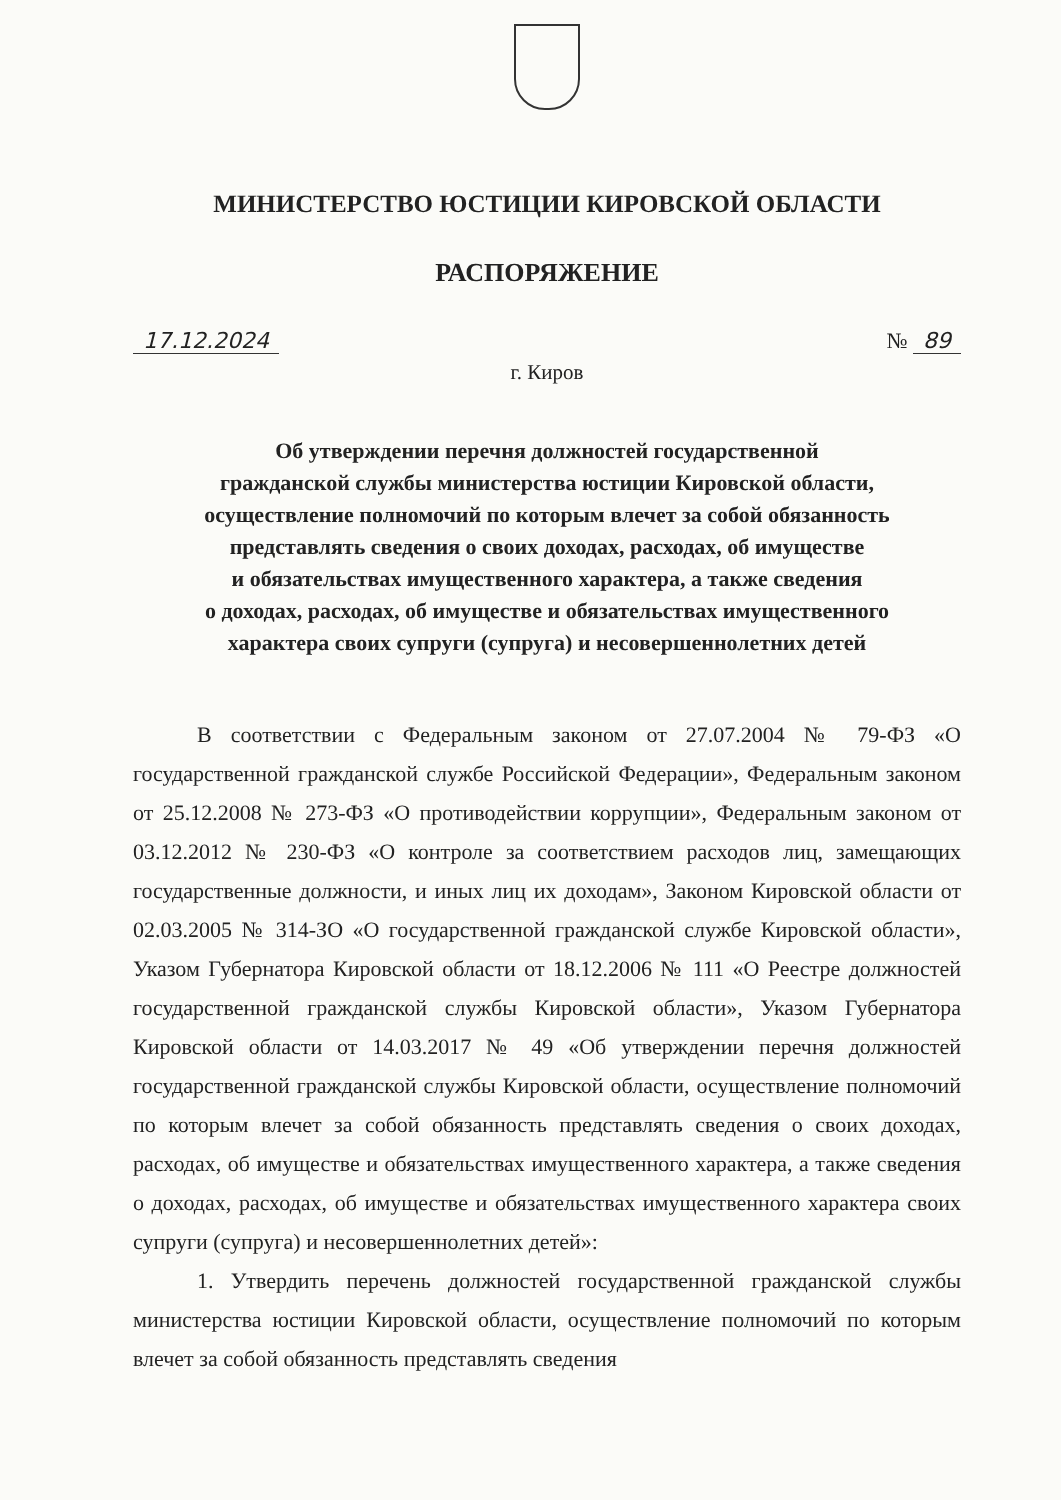МИНИСТЕРСТВО ЮСТИЦИИ КИРОВСКОЙ ОБЛАСТИ
РАСПОРЯЖЕНИЕ
17.12.2024 № 89
г. Киров
Об утверждении перечня должностей государственной
гражданской службы министерства юстиции Кировской области,
осуществление полномочий по которым влечет за собой обязанность
представлять сведения о своих доходах, расходах, об имуществе
и обязательствах имущественного характера, а также сведения
о доходах, расходах, об имуществе и обязательствах имущественного
характера своих супруги (супруга) и несовершеннолетних детей
В соответствии с Федеральным законом от 27.07.2004 № 79-ФЗ «О государственной гражданской службе Российской Федерации», Федеральным законом от 25.12.2008 № 273-ФЗ «О противодействии коррупции», Федеральным законом от 03.12.2012 № 230-ФЗ «О контроле за соответствием расходов лиц, замещающих государственные должности, и иных лиц их доходам», Законом Кировской области от 02.03.2005 № 314-ЗО «О государственной гражданской службе Кировской области», Указом Губернатора Кировской области от 18.12.2006 № 111 «О Реестре должностей государственной гражданской службы Кировской области», Указом Губернатора Кировской области от 14.03.2017 № 49 «Об утверждении перечня должностей государственной гражданской службы Кировской области, осуществление полномочий по которым влечет за собой обязанность представлять сведения о своих доходах, расходах, об имуществе и обязательствах имущественного характера, а также сведения о доходах, расходах, об имуществе и обязательствах имущественного характера своих супруги (супруга) и несовершеннолетних детей»:
1. Утвердить перечень должностей государственной гражданской службы министерства юстиции Кировской области, осуществление полномочий по которым влечет за собой обязанность представлять сведения